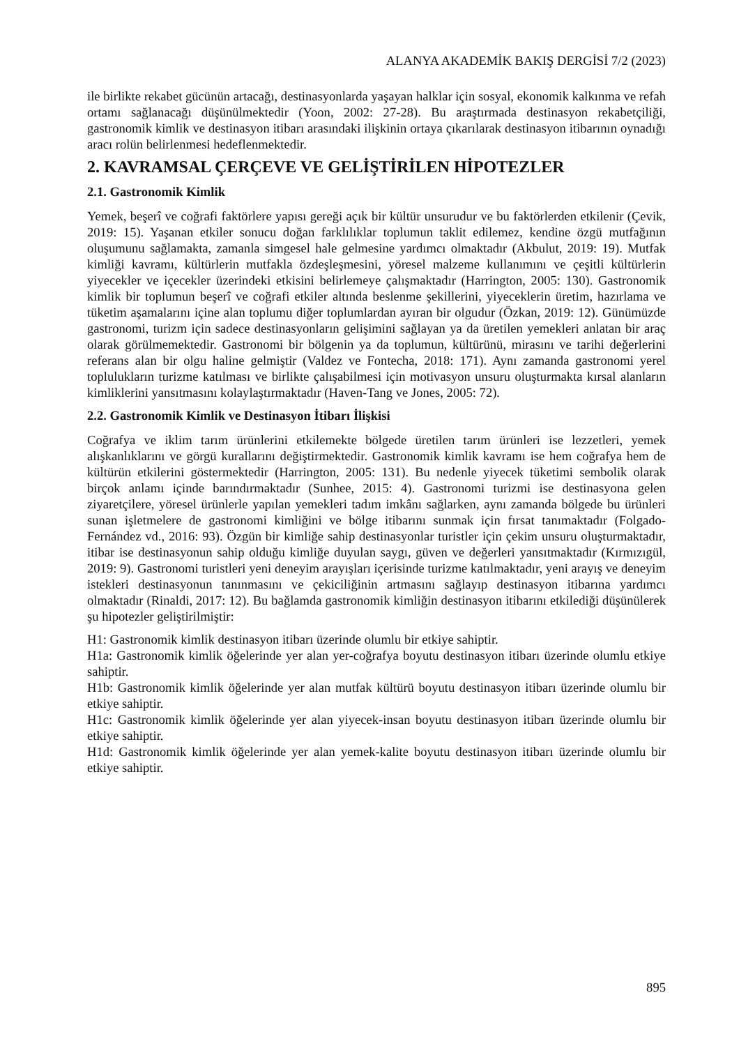ALANYA AKADEMİK BAKIŞ DERGİSİ 7/2 (2023)
ile birlikte rekabet gücünün artacağı, destinasyonlarda yaşayan halklar için sosyal, ekonomik kalkınma ve refah ortamı sağlanacağı düşünülmektedir (Yoon, 2002: 27-28). Bu araştırmada destinasyon rekabetçiliği, gastronomik kimlik ve destinasyon itibarı arasındaki ilişkinin ortaya çıkarılarak destinasyon itibarının oynadığı aracı rolün belirlenmesi hedeflenmektedir.
2. KAVRAMSAL ÇERÇEVE VE GELİŞTİRİLEN HİPOTEZLER
2.1. Gastronomik Kimlik
Yemek, beşerî ve coğrafi faktörlere yapısı gereği açık bir kültür unsurudur ve bu faktörlerden etkilenir (Çevik, 2019: 15). Yaşanan etkiler sonucu doğan farklılıklar toplumun taklit edilemez, kendine özgü mutfağının oluşumunu sağlamakta, zamanla simgesel hale gelmesine yardımcı olmaktadır (Akbulut, 2019: 19). Mutfak kimliği kavramı, kültürlerin mutfakla özdeşleşmesini, yöresel malzeme kullanımını ve çeşitli kültürlerin yiyecekler ve içecekler üzerindeki etkisini belirlemeye çalışmaktadır (Harrington, 2005: 130). Gastronomik kimlik bir toplumun beşerî ve coğrafi etkiler altında beslenme şekillerini, yiyeceklerin üretim, hazırlama ve tüketim aşamalarını içine alan toplumu diğer toplumlardan ayıran bir olgudur (Özkan, 2019: 12). Günümüzde gastronomi, turizm için sadece destinasyonların gelişimini sağlayan ya da üretilen yemekleri anlatan bir araç olarak görülmemektedir. Gastronomi bir bölgenin ya da toplumun, kültürünü, mirasını ve tarihi değerlerini referans alan bir olgu haline gelmiştir (Valdez ve Fontecha, 2018: 171). Aynı zamanda gastronomi yerel toplulukların turizme katılması ve birlikte çalışabilmesi için motivasyon unsuru oluşturmakta kırsal alanların kimliklerini yansıtmasını kolaylaştırmaktadır (Haven-Tang ve Jones, 2005: 72).
2.2. Gastronomik Kimlik ve Destinasyon İtibarı İlişkisi
Coğrafya ve iklim tarım ürünlerini etkilemekte bölgede üretilen tarım ürünleri ise lezzetleri, yemek alışkanlıklarını ve görgü kurallarını değiştirmektedir. Gastronomik kimlik kavramı ise hem coğrafya hem de kültürün etkilerini göstermektedir (Harrington, 2005: 131). Bu nedenle yiyecek tüketimi sembolik olarak birçok anlamı içinde barındırmaktadır (Sunhee, 2015: 4). Gastronomi turizmi ise destinasyona gelen ziyaretçilere, yöresel ürünlerle yapılan yemekleri tadım imkânı sağlarken, aynı zamanda bölgede bu ürünleri sunan işletmelere de gastronomi kimliğini ve bölge itibarını sunmak için fırsat tanımaktadır (Folgado-Fernández vd., 2016: 93). Özgün bir kimliğe sahip destinasyonlar turistler için çekim unsuru oluşturmaktadır, itibar ise destinasyonun sahip olduğu kimliğe duyulan saygı, güven ve değerleri yansıtmaktadır (Kırmızıgül, 2019: 9). Gastronomi turistleri yeni deneyim arayışları içerisinde turizme katılmaktadır, yeni arayış ve deneyim istekleri destinasyonun tanınmasını ve çekiciliğinin artmasını sağlayıp destinasyon itibarına yardımcı olmaktadır (Rinaldi, 2017: 12). Bu bağlamda gastronomik kimliğin destinasyon itibarını etkilediği düşünülerek şu hipotezler geliştirilmiştir:
H1: Gastronomik kimlik destinasyon itibarı üzerinde olumlu bir etkiye sahiptir.
H1a: Gastronomik kimlik öğelerinde yer alan yer-coğrafya boyutu destinasyon itibarı üzerinde olumlu etkiye sahiptir.
H1b: Gastronomik kimlik öğelerinde yer alan mutfak kültürü boyutu destinasyon itibarı üzerinde olumlu bir etkiye sahiptir.
H1c: Gastronomik kimlik öğelerinde yer alan yiyecek-insan boyutu destinasyon itibarı üzerinde olumlu bir etkiye sahiptir.
H1d: Gastronomik kimlik öğelerinde yer alan yemek-kalite boyutu destinasyon itibarı üzerinde olumlu bir etkiye sahiptir.
895